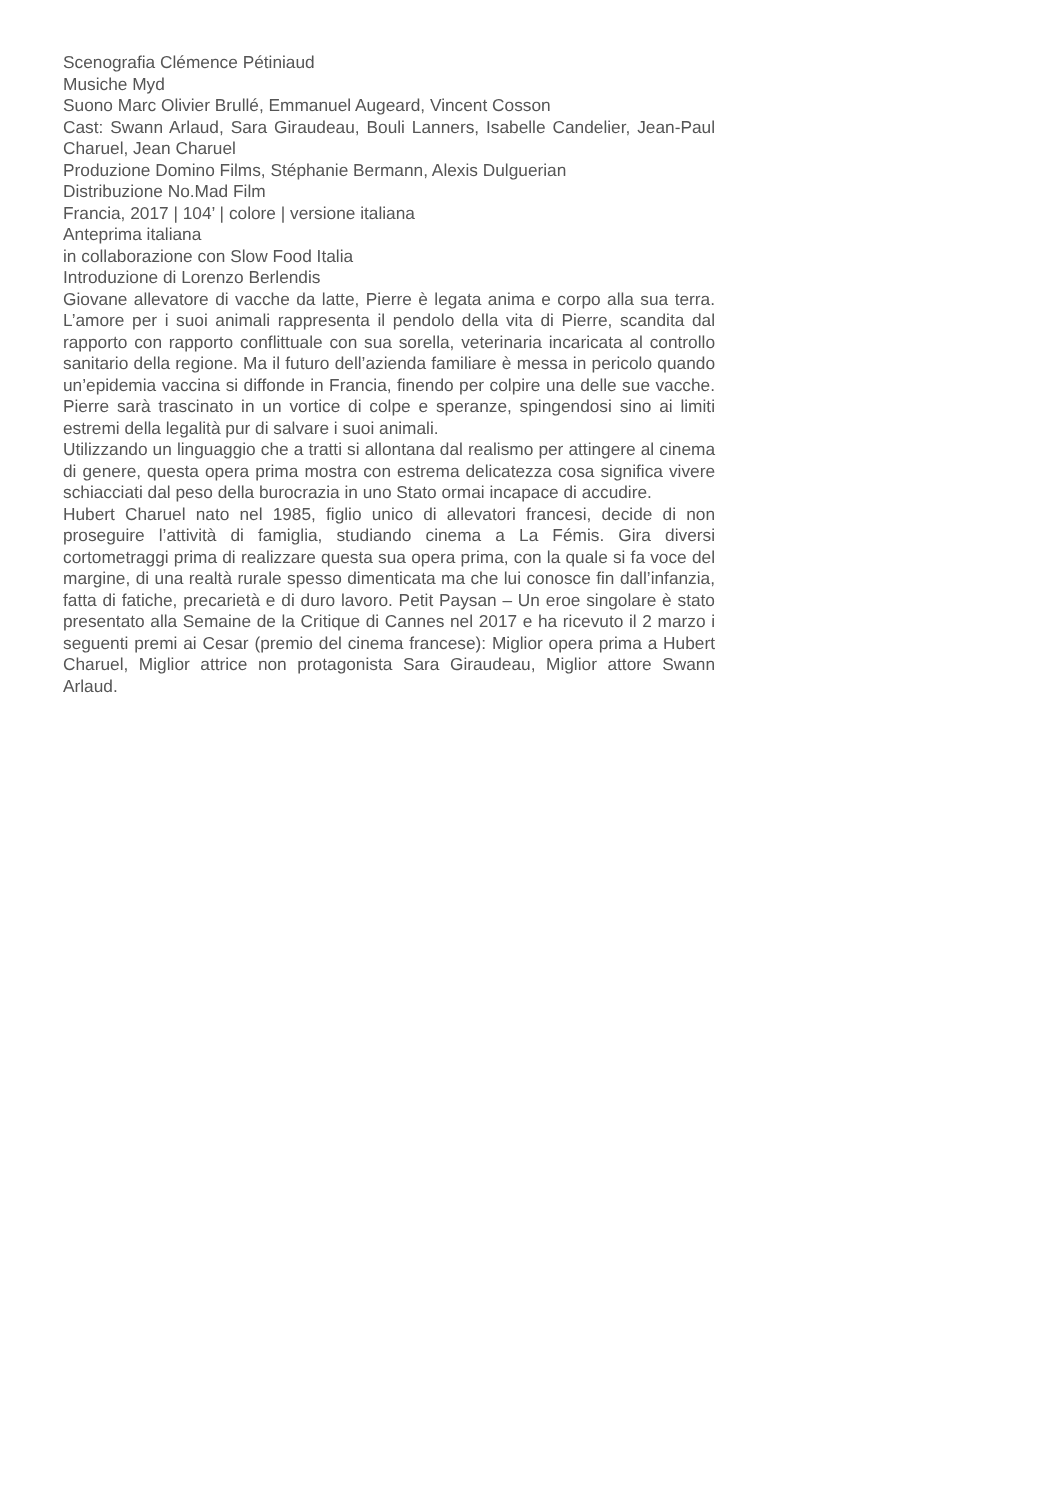Scenografia Clémence Pétiniaud
Musiche Myd
Suono Marc Olivier Brullé, Emmanuel Augeard, Vincent Cosson
Cast: Swann Arlaud, Sara Giraudeau, Bouli Lanners, Isabelle Candelier, Jean-Paul Charuel, Jean Charuel
Produzione Domino Films, Stéphanie Bermann, Alexis Dulguerian
Distribuzione No.Mad Film
Francia, 2017 | 104’ | colore | versione italiana
Anteprima italiana
in collaborazione con Slow Food Italia
Introduzione di Lorenzo Berlendis
Giovane allevatore di vacche da latte, Pierre è legata anima e corpo alla sua terra. L’amore per i suoi animali rappresenta il pendolo della vita di Pierre, scandita dal rapporto con rapporto conflittuale con sua sorella, veterinaria incaricata al controllo sanitario della regione. Ma il futuro dell’azienda familiare è messa in pericolo quando un’epidemia vaccina si diffonde in Francia, finendo per colpire una delle sue vacche. Pierre sarà trascinato in un vortice di colpe e speranze, spingendosi sino ai limiti estremi della legalità pur di salvare i suoi animali.
Utilizzando un linguaggio che a tratti si allontana dal realismo per attingere al cinema di genere, questa opera prima mostra con estrema delicatezza cosa significa vivere schiacciati dal peso della burocrazia in uno Stato ormai incapace di accudire.
Hubert Charuel nato nel 1985, figlio unico di allevatori francesi, decide di non proseguire l’attività di famiglia, studiando cinema a La Fémis. Gira diversi cortometraggi prima di realizzare questa sua opera prima, con la quale si fa voce del margine, di una realtà rurale spesso dimenticata ma che lui conosce fin dall’infanzia, fatta di fatiche, precarietà e di duro lavoro. Petit Paysan – Un eroe singolare è stato presentato alla Semaine de la Critique di Cannes nel 2017 e ha ricevuto il 2 marzo i seguenti premi ai Cesar (premio del cinema francese): Miglior opera prima a Hubert Charuel, Miglior attrice non protagonista Sara Giraudeau, Miglior attore Swann Arlaud.